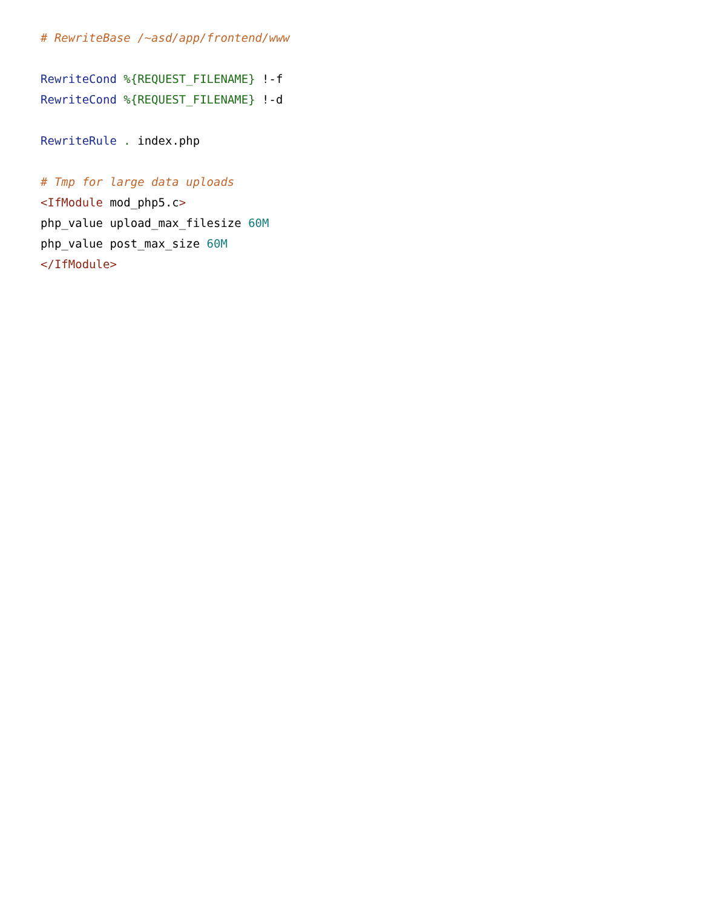# RewriteBase /~asd/app/frontend/www

RewriteCond %{REQUEST_FILENAME} !-f
RewriteCond %{REQUEST_FILENAME} !-d

RewriteRule . index.php

# Tmp for large data uploads
<IfModule mod_php5.c>
php_value upload_max_filesize 60M
php_value post_max_size 60M
</IfModule>